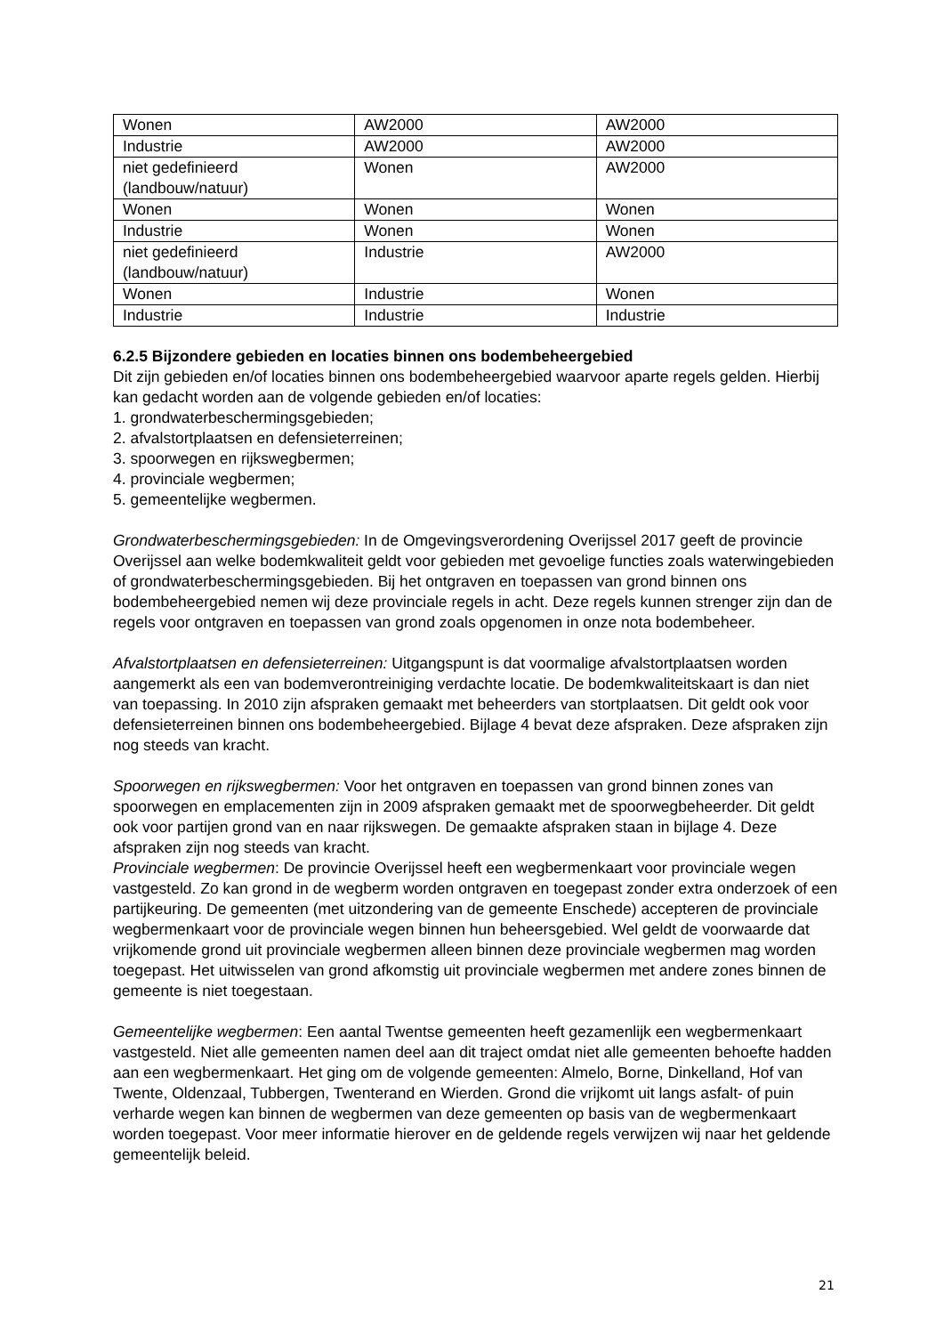| Wonen | AW2000 | AW2000 |
| Industrie | AW2000 | AW2000 |
| niet gedefinieerd (landbouw/natuur) | Wonen | AW2000 |
| Wonen | Wonen | Wonen |
| Industrie | Wonen | Wonen |
| niet gedefinieerd (landbouw/natuur) | Industrie | AW2000 |
| Wonen | Industrie | Wonen |
| Industrie | Industrie | Industrie |
6.2.5 Bijzondere gebieden en locaties binnen ons bodembeheergebied
Dit zijn gebieden en/of locaties binnen ons bodembeheergebied waarvoor aparte regels gelden. Hierbij kan gedacht worden aan de volgende gebieden en/of locaties:
1. grondwaterbeschermingsgebieden;
2. afvalstortplaatsen en defensieterreinen;
3. spoorwegen en rijkswegbermen;
4. provinciale wegbermen;
5. gemeentelijke wegbermen.
Grondwaterbeschermingsgebieden: In de Omgevingsverordening Overijssel 2017 geeft de provincie Overijssel aan welke bodemkwaliteit geldt voor gebieden met gevoelige functies zoals waterwingebieden of grondwaterbeschermingsgebieden. Bij het ontgraven en toepassen van grond binnen ons bodembeheergebied nemen wij deze provinciale regels in acht. Deze regels kunnen strenger zijn dan de regels voor ontgraven en toepassen van grond zoals opgenomen in onze nota bodembeheer.
Afvalstortplaatsen en defensieterreinen: Uitgangspunt is dat voormalige afvalstortplaatsen worden aangemerkt als een van bodemverontreiniging verdachte locatie. De bodemkwaliteitskaart is dan niet van toepassing. In 2010 zijn afspraken gemaakt met beheerders van stortplaatsen. Dit geldt ook voor defensieterreinen binnen ons bodembeheergebied. Bijlage 4 bevat deze afspraken. Deze afspraken zijn nog steeds van kracht.
Spoorwegen en rijkswegbermen: Voor het ontgraven en toepassen van grond binnen zones van spoorwegen en emplacementen zijn in 2009 afspraken gemaakt met de spoorwegbeheerder. Dit geldt ook voor partijen grond van en naar rijkswegen. De gemaakte afspraken staan in bijlage 4. Deze afspraken zijn nog steeds van kracht.
Provinciale wegbermen: De provincie Overijssel heeft een wegbermenkaart voor provinciale wegen vastgesteld. Zo kan grond in de wegberm worden ontgraven en toegepast zonder extra onderzoek of een partijkeuring. De gemeenten (met uitzondering van de gemeente Enschede) accepteren de provinciale wegbermenkaart voor de provinciale wegen binnen hun beheersgebied. Wel geldt de voorwaarde dat vrijkomende grond uit provinciale wegbermen alleen binnen deze provinciale wegbermen mag worden toegepast. Het uitwisselen van grond afkomstig uit provinciale wegbermen met andere zones binnen de gemeente is niet toegestaan.
Gemeentelijke wegbermen: Een aantal Twentse gemeenten heeft gezamenlijk een wegbermenkaart vastgesteld. Niet alle gemeenten namen deel aan dit traject omdat niet alle gemeenten behoefte hadden aan een wegbermenkaart. Het ging om de volgende gemeenten: Almelo, Borne, Dinkelland, Hof van Twente, Oldenzaal, Tubbergen, Twenterand en Wierden. Grond die vrijkomt uit langs asfalt- of puin verharde wegen kan binnen de wegbermen van deze gemeenten op basis van de wegbermenkaart worden toegepast. Voor meer informatie hierover en de geldende regels verwijzen wij naar het geldende gemeentelijk beleid.
21